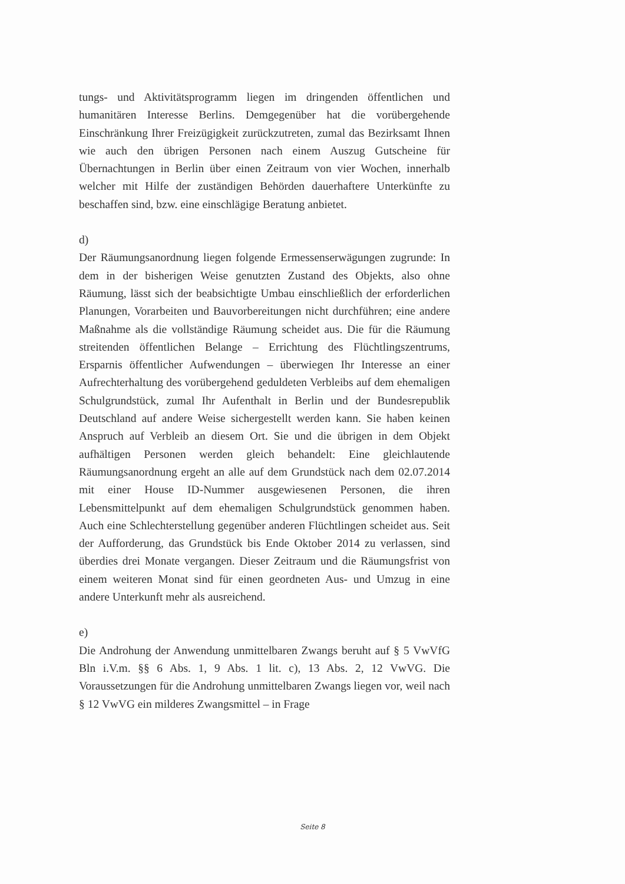tungs- und Aktivitätsprogramm liegen im dringenden öffentlichen und humanitären Interesse Berlins. Demgegenüber hat die vorübergehende Einschränkung Ihrer Freizügigkeit zurückzutreten, zumal das Bezirksamt Ihnen wie auch den übrigen Personen nach einem Auszug Gutscheine für Übernachtungen in Berlin über einen Zeitraum von vier Wochen, innerhalb welcher mit Hilfe der zuständigen Behörden dauerhaftere Unterkünfte zu beschaffen sind, bzw. eine einschlägige Beratung anbietet.
d)
Der Räumungsanordnung liegen folgende Ermessenserwägungen zugrunde: In dem in der bisherigen Weise genutzten Zustand des Objekts, also ohne Räumung, lässt sich der beabsichtigte Umbau einschließlich der erforderlichen Planungen, Vorarbeiten und Bauvorbereitungen nicht durchführen; eine andere Maßnahme als die vollständige Räumung scheidet aus. Die für die Räumung streitenden öffentlichen Belange – Errichtung des Flüchtlingszentrums, Ersparnis öffentlicher Aufwendungen – überwiegen Ihr Interesse an einer Aufrechterhaltung des vorübergehend geduldeten Verbleibs auf dem ehemaligen Schulgrundstück, zumal Ihr Aufenthalt in Berlin und der Bundesrepublik Deutschland auf andere Weise sichergestellt werden kann. Sie haben keinen Anspruch auf Verbleib an diesem Ort. Sie und die übrigen in dem Objekt aufhältigen Personen werden gleich behandelt: Eine gleichlautende Räumungsanordnung ergeht an alle auf dem Grundstück nach dem 02.07.2014 mit einer House ID-Nummer ausgewiesenen Personen, die ihren Lebensmittelpunkt auf dem ehemaligen Schulgrundstück genommen haben. Auch eine Schlechterstellung gegenüber anderen Flüchtlingen scheidet aus. Seit der Aufforderung, das Grundstück bis Ende Oktober 2014 zu verlassen, sind überdies drei Monate vergangen. Dieser Zeitraum und die Räumungsfrist von einem weiteren Monat sind für einen geordneten Aus- und Umzug in eine andere Unterkunft mehr als ausreichend.
e)
Die Androhung der Anwendung unmittelbaren Zwangs beruht auf § 5 VwVfG Bln i.V.m. §§ 6 Abs. 1, 9 Abs. 1 lit. c), 13 Abs. 2, 12 VwVG. Die Voraussetzungen für die Androhung unmittelbaren Zwangs liegen vor, weil nach § 12 VwVG ein milderes Zwangsmittel – in Frage
Seite 8